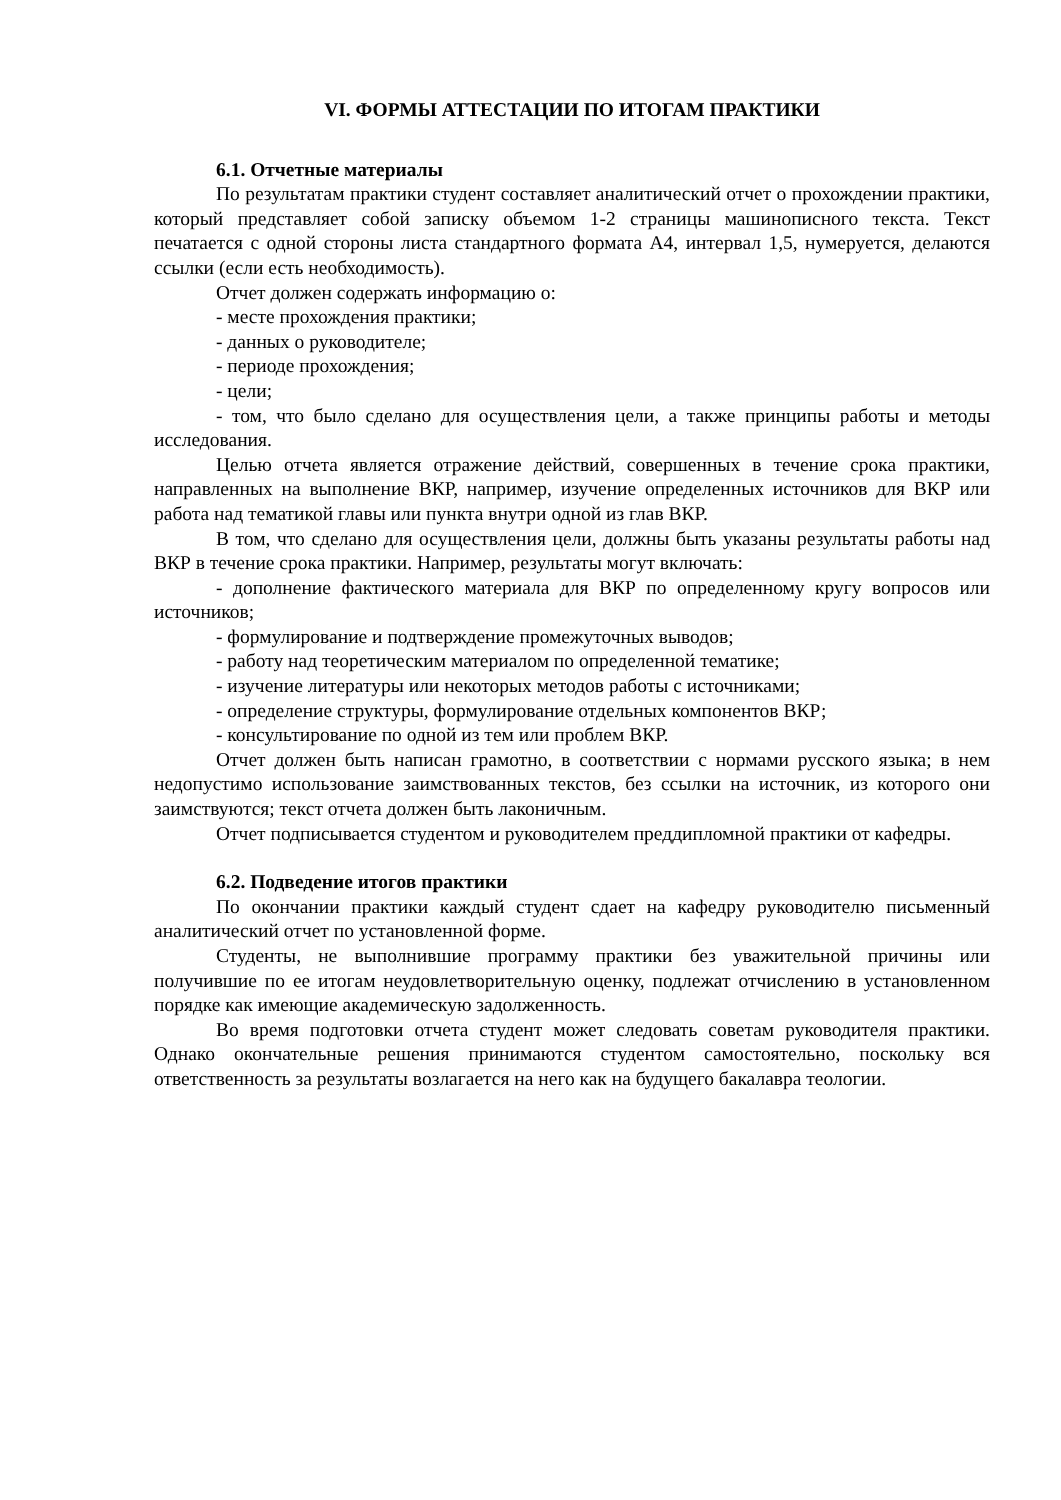VI. ФОРМЫ АТТЕСТАЦИИ ПО ИТОГАМ ПРАКТИКИ
6.1. Отчетные материалы
По результатам практики студент составляет аналитический отчет о прохождении практики, который представляет собой записку объемом 1-2 страницы машинописного текста. Текст печатается с одной стороны листа стандартного формата А4, интервал 1,5, нумеруется, делаются ссылки (если есть необходимость).
Отчет должен содержать информацию о:
- месте прохождения практики;
- данных о руководителе;
- периоде прохождения;
- цели;
- том, что было сделано для осуществления цели, а также принципы работы и методы исследования.
Целью отчета является отражение действий, совершенных в течение срока практики, направленных на выполнение ВКР, например, изучение определенных источников для ВКР или работа над тематикой главы или пункта внутри одной из глав ВКР.
В том, что сделано для осуществления цели, должны быть указаны результаты работы над ВКР в течение срока практики. Например, результаты могут включать:
- дополнение фактического материала для ВКР по определенному кругу вопросов или источников;
- формулирование и подтверждение промежуточных выводов;
- работу над теоретическим материалом по определенной тематике;
- изучение литературы или некоторых методов работы с источниками;
- определение структуры, формулирование отдельных компонентов ВКР;
- консультирование по одной из тем или проблем ВКР.
Отчет должен быть написан грамотно, в соответствии с нормами русского языка; в нем недопустимо использование заимствованных текстов, без ссылки на источник, из которого они заимствуются; текст отчета должен быть лаконичным.
Отчет подписывается студентом и руководителем преддипломной практики от кафедры.
6.2. Подведение итогов практики
По окончании практики каждый студент сдает на кафедру руководителю письменный аналитический отчет по установленной форме.
Студенты, не выполнившие программу практики без уважительной причины или получившие по ее итогам неудовлетворительную оценку, подлежат отчислению в установленном порядке как имеющие академическую задолженность.
Во время подготовки отчета студент может следовать советам руководителя практики. Однако окончательные решения принимаются студентом самостоятельно, поскольку вся ответственность за результаты возлагается на него как на будущего бакалавра теологии.